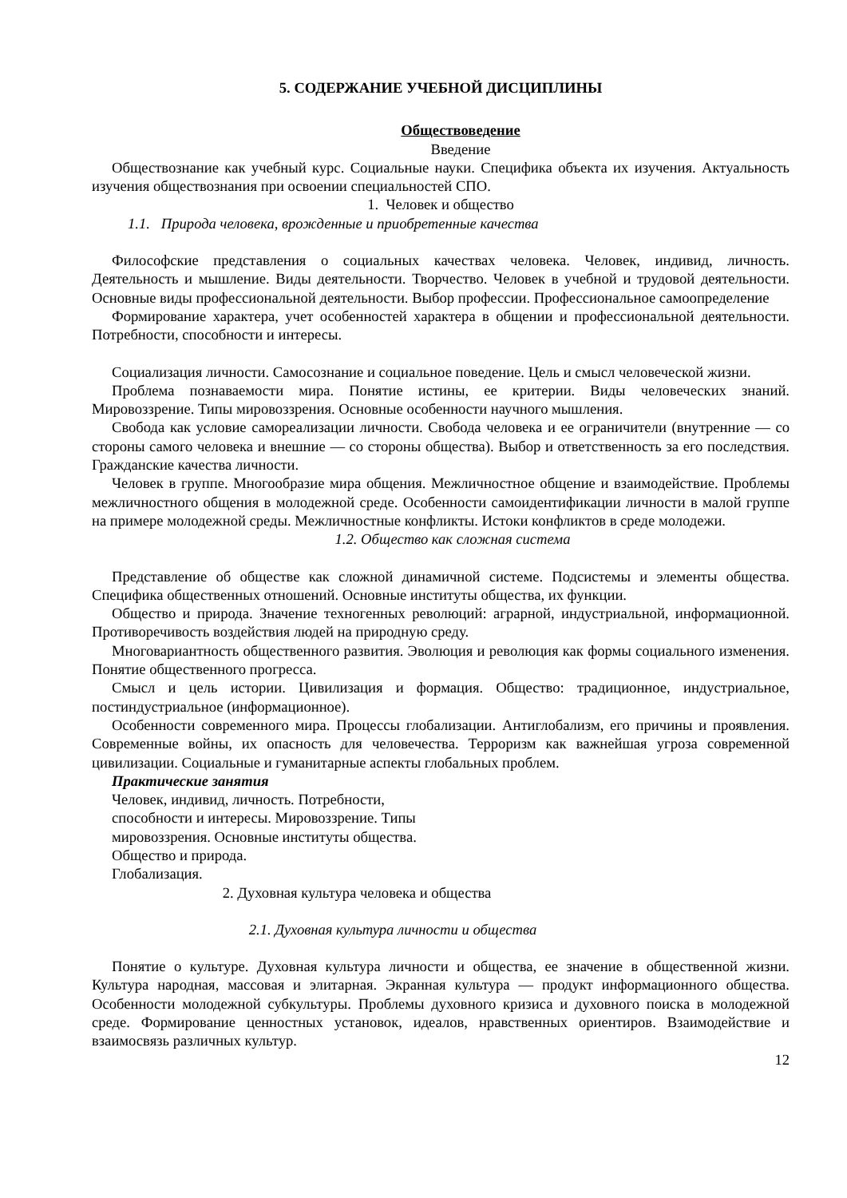5. СОДЕРЖАНИЕ УЧЕБНОЙ ДИСЦИПЛИНЫ
Обществоведение
Введение
Обществознание как учебный курс. Социальные науки. Специфика объекта их изучения. Актуальность изучения обществознания при освоении специальностей СПО.
1. Человек и общество
1.1. Природа человека, врожденные и приобретенные качества
Философские представления о социальных качествах человека. Человек, индивид, личность. Деятельность и мышление. Виды деятельности. Творчество. Человек в учебной и трудовой деятельности. Основные виды профессиональной деятельности. Выбор профессии. Профессиональное самоопределение
Формирование характера, учет особенностей характера в общении и профессиональной деятельности. Потребности, способности и интересы.
Социализация личности. Самосознание и социальное поведение. Цель и смысл человеческой жизни.
Проблема познаваемости мира. Понятие истины, ее критерии. Виды человеческих знаний. Мировоззрение. Типы мировоззрения. Основные особенности научного мышления.
Свобода как условие самореализации личности. Свобода человека и ее ограничители (внутренние — со стороны самого человека и внешние — со стороны общества). Выбор и ответственность за его последствия. Гражданские качества личности.
Человек в группе. Многообразие мира общения. Межличностное общение и взаимодействие. Проблемы межличностного общения в молодежной среде. Особенности самоидентификации личности в малой группе на примере молодежной среды. Межличностные конфликты. Истоки конфликтов в среде молодежи.
1.2. Общество как сложная система
Представление об обществе как сложной динамичной системе. Подсистемы и элементы общества. Специфика общественных отношений. Основные институты общества, их функции.
Общество и природа. Значение техногенных революций: аграрной, индустриальной, информационной. Противоречивость воздействия людей на природную среду.
Многовариантность общественного развития. Эволюция и революция как формы социального изменения. Понятие общественного прогресса.
Смысл и цель истории. Цивилизация и формация. Общество: традиционное, индустриальное, постиндустриальное (информационное).
Особенности современного мира. Процессы глобализации. Антиглобализм, его причины и проявления. Современные войны, их опасность для человечества. Терроризм как важнейшая угроза современной цивилизации. Социальные и гуманитарные аспекты глобальных проблем.
Практические занятия
Человек, индивид, личность. Потребности,
способности и интересы. Мировоззрение. Типы
мировоззрения. Основные институты общества.
Общество и природа.
Глобализация.
2. Духовная культура человека и общества
2.1. Духовная культура личности и общества
Понятие о культуре. Духовная культура личности и общества, ее значение в общественной жизни. Культура народная, массовая и элитарная. Экранная культура — продукт информационного общества. Особенности молодежной субкультуры. Проблемы духовного кризиса и духовного поиска в молодежной среде. Формирование ценностных установок, идеалов, нравственных ориентиров. Взаимодействие и взаимосвязь различных культур.
12